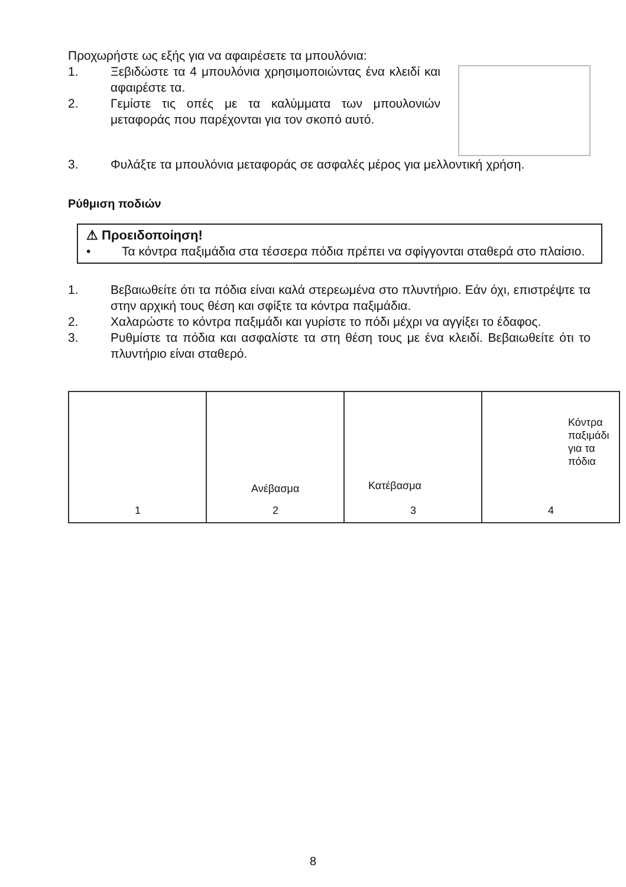Προχωρήστε ως εξής για να αφαιρέσετε τα μπουλόνια:
1. Ξεβιδώστε τα 4 μπουλόνια χρησιμοποιώντας ένα κλειδί και αφαιρέστε τα.
2. Γεμίστε τις οπές με τα καλύμματα των μπουλονιών μεταφοράς που παρέχονται για τον σκοπό αυτό.
3. Φυλάξτε τα μπουλόνια μεταφοράς σε ασφαλές μέρος για μελλοντική χρήση.
Ρύθμιση ποδιών
⚠ Προειδοποίηση!
• Τα κόντρα παξιμάδια στα τέσσερα πόδια πρέπει να σφίγγονται σταθερά στο πλαίσιο.
1. Βεβαιωθείτε ότι τα πόδια είναι καλά στερεωμένα στο πλυντήριο. Εάν όχι, επιστρέψτε τα στην αρχική τους θέση και σφίξτε τα κόντρα παξιμάδια.
2. Χαλαρώστε το κόντρα παξιμάδι και γυρίστε το πόδι μέχρι να αγγίξει το έδαφος.
3. Ρυθμίστε τα πόδια και ασφαλίστε τα στη θέση τους με ένα κλειδί. Βεβαιωθείτε ότι το πλυντήριο είναι σταθερό.
1
Ανέβασμα
2
Κατέβασμα
3
Κόντρα
παξιμάδι
για τα
πόδια
4
8